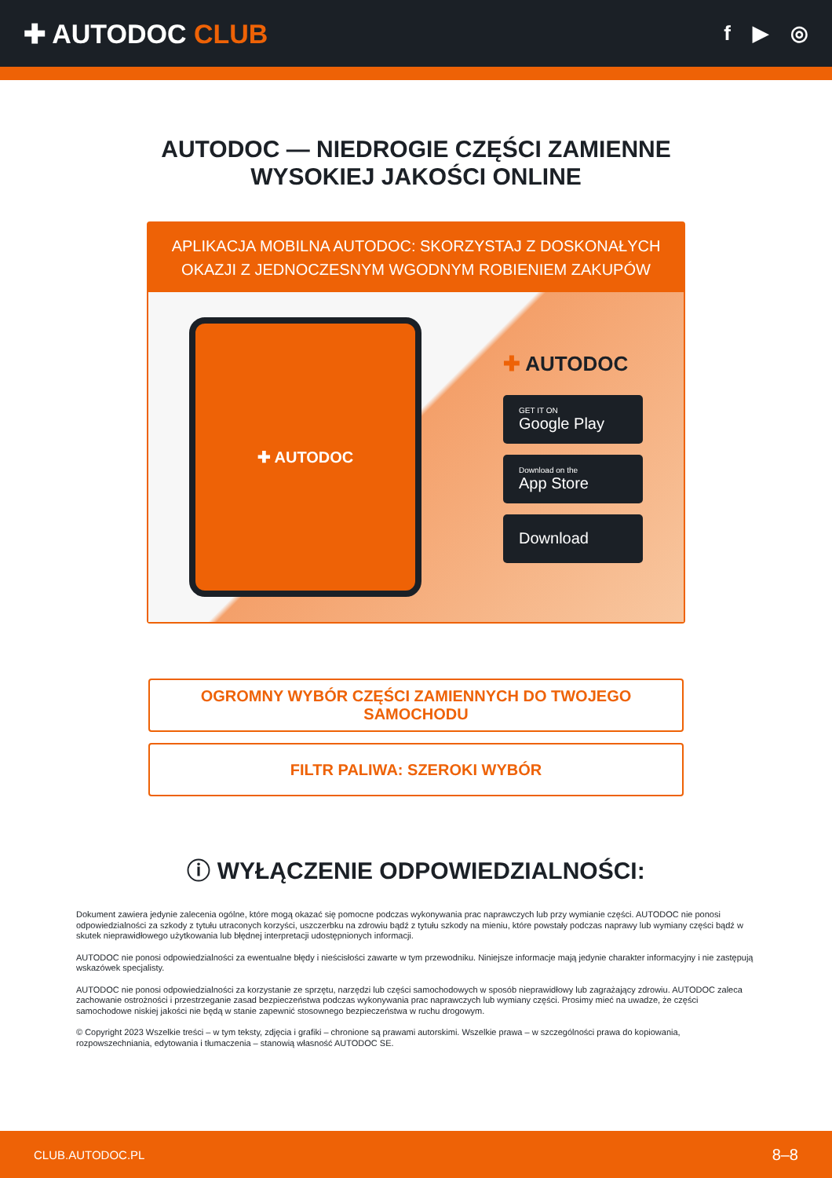✚ AUTODOC CLUB
f ▶ ◎
AUTODOC — NIEDROGIE CZĘŚCI ZAMIENNE
WYSOKIEJ JAKOŚCI ONLINE
APLIKACJA MOBILNA AUTODOC: SKORZYSTAJ Z DOSKONAŁYCH OKAZJI Z JEDNOCZESNYM WGODNYM ROBIENIEM ZAKUPÓW
✚ AUTODOC
✚ AUTODOC
GET IT ON
Google Play
Download on the
App Store
Download
OGROMNY WYBÓR CZĘŚCI ZAMIENNYCH DO TWOJEGO SAMOCHODU
FILTR PALIWA: SZEROKI WYBÓR
ⓘ WYŁĄCZENIE ODPOWIEDZIALNOŚCI:
Dokument zawiera jedynie zalecenia ogólne, które mogą okazać się pomocne podczas wykonywania prac naprawczych lub przy wymianie części. AUTODOC nie ponosi odpowiedzialności za szkody z tytułu utraconych korzyści, uszczerbku na zdrowiu bądź z tytułu szkody na mieniu, które powstały podczas naprawy lub wymiany części bądź w skutek nieprawidłowego użytkowania lub błędnej interpretacji udostępnionych informacji.
AUTODOC nie ponosi odpowiedzialności za ewentualne błędy i nieścisłości zawarte w tym przewodniku. Niniejsze informacje mają jedynie charakter informacyjny i nie zastępują wskazówek specjalisty.
AUTODOC nie ponosi odpowiedzialności za korzystanie ze sprzętu, narzędzi lub części samochodowych w sposób nieprawidłowy lub zagrażający zdrowiu. AUTODOC zaleca zachowanie ostrożności i przestrzeganie zasad bezpieczeństwa podczas wykonywania prac naprawczych lub wymiany części. Prosimy mieć na uwadze, że części samochodowe niskiej jakości nie będą w stanie zapewnić stosownego bezpieczeństwa w ruchu drogowym.
© Copyright 2023 Wszelkie treści – w tym teksty, zdjęcia i grafiki – chronione są prawami autorskimi. Wszelkie prawa – w szczególności prawa do kopiowania, rozpowszechniania, edytowania i tłumaczenia – stanowią własność AUTODOC SE.
CLUB.AUTODOC.PL 8–8